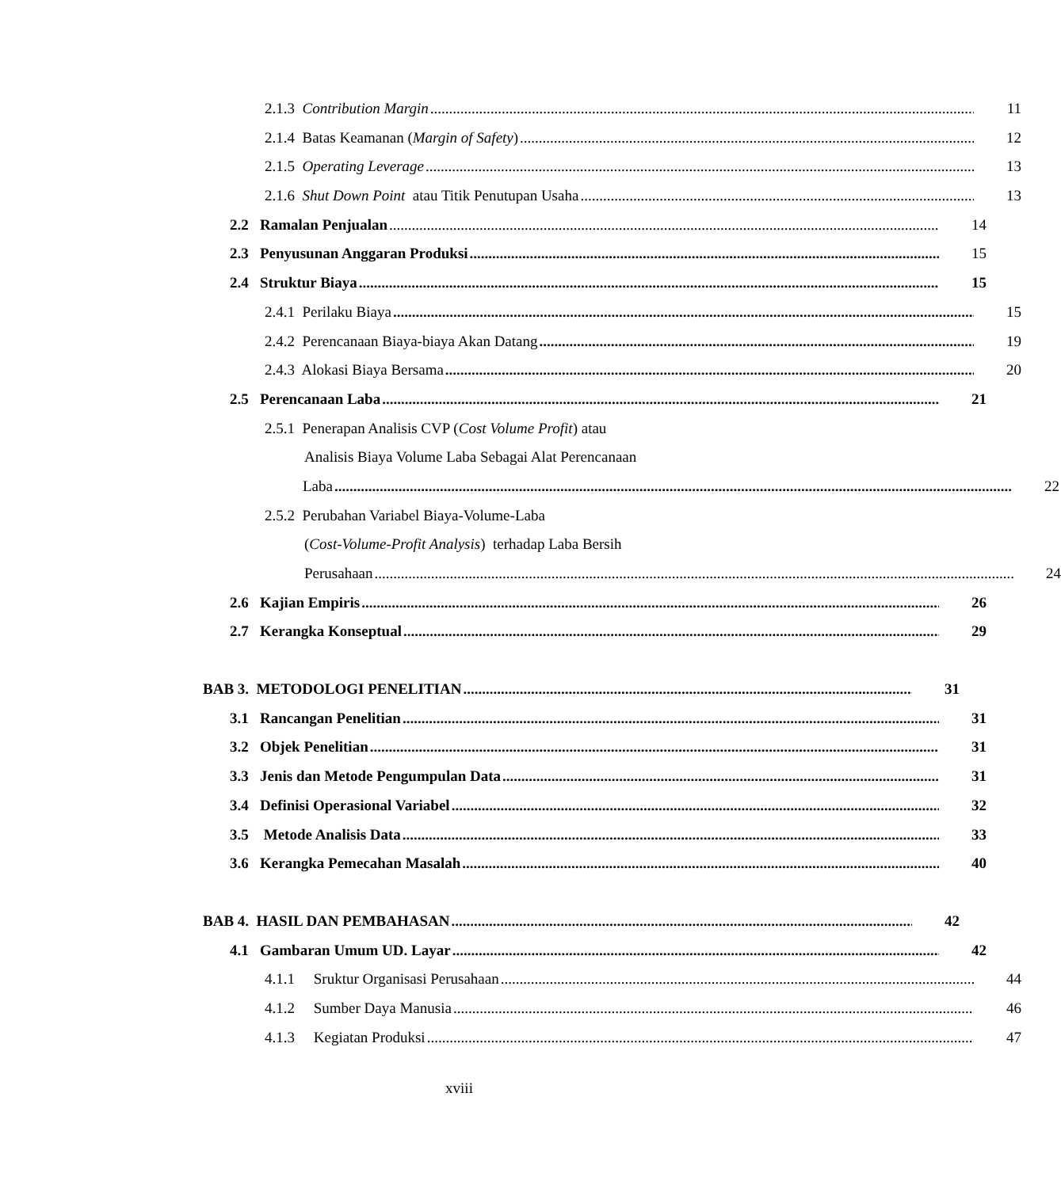2.1.3 Contribution Margin 11
2.1.4 Batas Keamanan (Margin of Safety) 12
2.1.5 Operating Leverage 13
2.1.6 Shut Down Point atau Titik Penutupan Usaha 13
2.2 Ramalan Penjualan 14
2.3 Penyusunan Anggaran Produksi 15
2.4 Struktur Biaya 15
2.4.1 Perilaku Biaya 15
2.4.2 Perencanaan Biaya-biaya Akan Datang 19
2.4.3 Alokasi Biaya Bersama 20
2.5 Perencanaan Laba 21
2.5.1 Penerapan Analisis CVP (Cost Volume Profit) atau
Analisis Biaya Volume Laba Sebagai Alat Perencanaan
Laba 22
2.5.2 Perubahan Variabel Biaya-Volume-Laba
(Cost-Volume-Profit Analysis) terhadap Laba Bersih
Perusahaan 24
2.6 Kajian Empiris 26
2.7 Kerangka Konseptual 29
BAB 3. METODOLOGI PENELITIAN 31
3.1 Rancangan Penelitian 31
3.2 Objek Penelitian 31
3.3 Jenis dan Metode Pengumpulan Data 31
3.4 Definisi Operasional Variabel 32
3.5 Metode Analisis Data 33
3.6 Kerangka Pemecahan Masalah 40
BAB 4. HASIL DAN PEMBAHASAN 42
4.1 Gambaran Umum UD. Layar 42
4.1.1 Sruktur Organisasi Perusahaan 44
4.1.2 Sumber Daya Manusia 46
4.1.3 Kegiatan Produksi 47
xviii